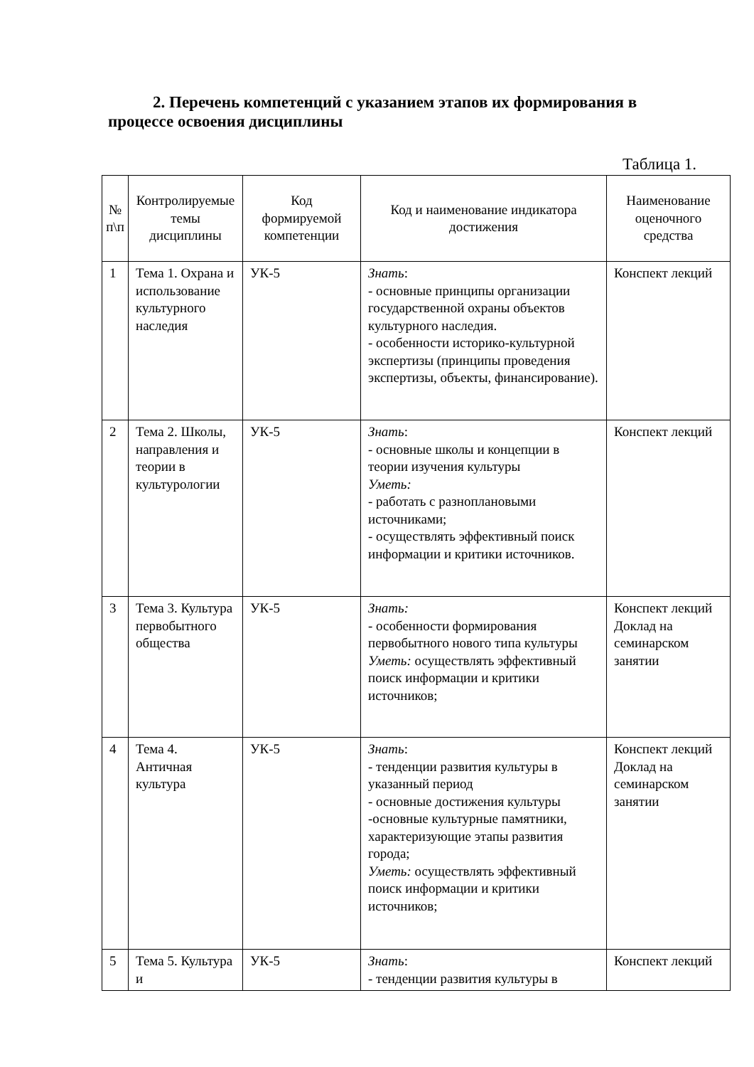2. Перечень компетенций с указанием этапов их формирования в процессе освоения дисциплины
Таблица 1.
| № п\п | Контролируемые темы дисциплины | Код формируемой компетенции | Код и наименование индикатора достижения | Наименование оценочного средства |
| --- | --- | --- | --- | --- |
| 1 | Тема 1. Охрана и использование культурного наследия | УК-5 | Знать : - основные принципы организации государственной охраны объектов культурного наследия. - особенности историко-культурной экспертизы (принципы проведения экспертизы, объекты, финансирование). | Конспект лекций |
| 2 | Тема 2. Школы, направления и теории в культурологии | УК-5 | Знать : - основные школы и концепции в теории изучения культуры Уметь: - работать с разноплановыми источниками; - осуществлять эффективный поиск информации и критики источников. | Конспект лекций |
| 3 | Тема 3. Культура первобытного общества | УК-5 | Знать: - особенности формирования первобытного нового типа культуры Уметь: осуществлять эффективный поиск информации и критики источников; | Конспект лекций Доклад на семинарском занятии |
| 4 | Тема 4. Античная культура | УК-5 | Знать : - тенденции развития культуры в указанный период - основные достижения культуры -основные культурные памятники, характеризующие этапы развития города; Уметь: осуществлять эффективный поиск информации и критики источников; | Конспект лекций Доклад на семинарском занятии |
| 5 | Тема 5. Культура и | УК-5 | Знать : - тенденции развития культуры в | Конспект лекций |